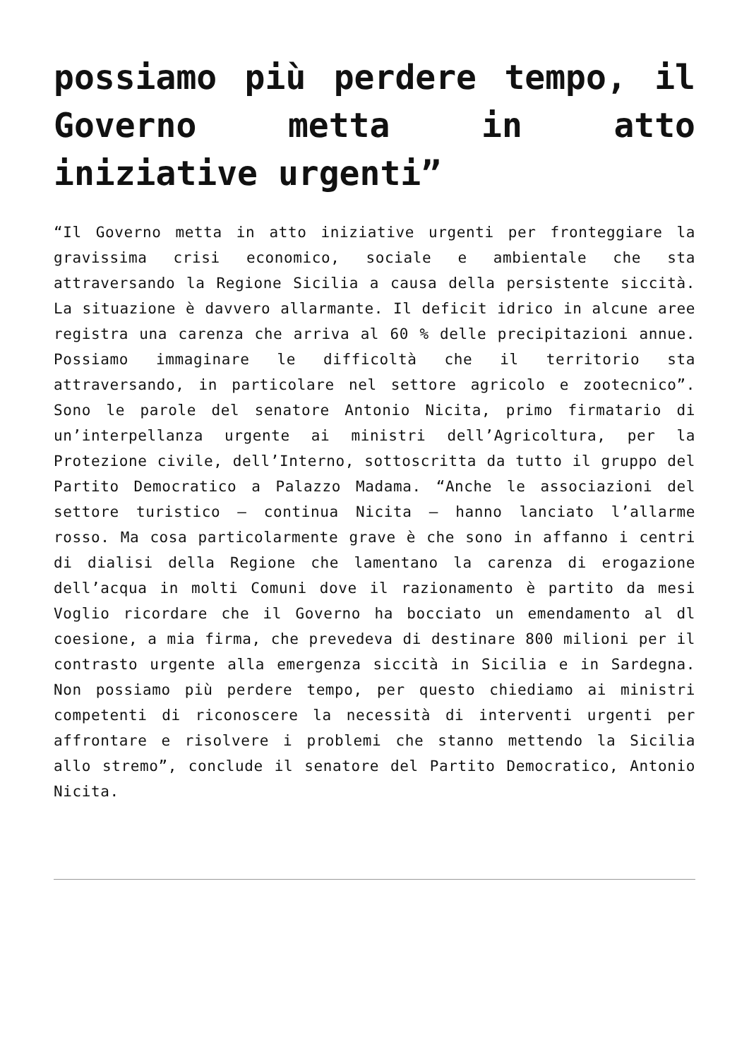possiamo più perdere tempo, il Governo metta in atto iniziative urgenti”
“Il Governo metta in atto iniziative urgenti per fronteggiare la gravissima crisi economico, sociale e ambientale che sta attraversando la Regione Sicilia a causa della persistente siccità. La situazione è davvero allarmante. Il deficit idrico in alcune aree registra una carenza che arriva al 60 % delle precipitazioni annue. Possiamo immaginare le difficoltà che il territorio sta attraversando, in particolare nel settore agricolo e zootecnico”. Sono le parole del senatore Antonio Nicita, primo firmatario di un’interpellanza urgente ai ministri dell’Agricoltura, per la Protezione civile, dell’Interno, sottoscritta da tutto il gruppo del Partito Democratico a Palazzo Madama. “Anche le associazioni del settore turistico – continua Nicita – hanno lanciato l’allarme rosso. Ma cosa particolarmente grave è che sono in affanno i centri di dialisi della Regione che lamentano la carenza di erogazione dell’acqua in molti Comuni dove il razionamento è partito da mesi Voglio ricordare che il Governo ha bocciato un emendamento al dl coesione, a mia firma, che prevedeva di destinare 800 milioni per il contrasto urgente alla emergenza siccità in Sicilia e in Sardegna. Non possiamo più perdere tempo, per questo chiediamo ai ministri competenti di riconoscere la necessità di interventi urgenti per affrontare e risolvere i problemi che stanno mettendo la Sicilia allo stremo”, conclude il senatore del Partito Democratico, Antonio Nicita.